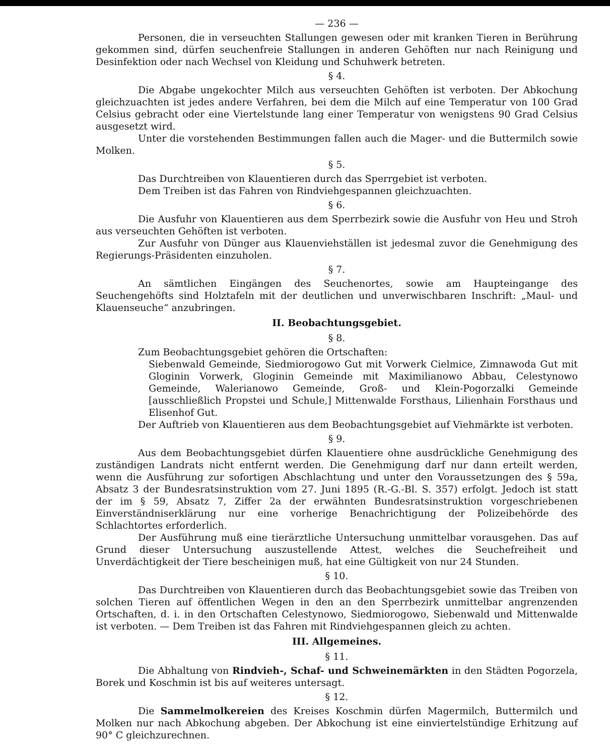— 236 —
Personen, die in verseuchten Stallungen gewesen oder mit kranken Tieren in Berührung gekommen sind, dürfen seuchenfreie Stallungen in anderen Gehöften nur nach Reinigung und Desinfektion oder nach Wechsel von Kleidung und Schuhwerk betreten.
§ 4.
Die Abgabe ungekochter Milch aus verseuchten Gehöften ist verboten. Der Abkochung gleichzuachten ist jedes andere Verfahren, bei dem die Milch auf eine Temperatur von 100 Grad Celsius gebracht oder eine Viertelstunde lang einer Temperatur von wenigstens 90 Grad Celsius ausgesetzt wird.
Unter die vorstehenden Bestimmungen fallen auch die Mager- und die Buttermilch sowie Molken.
§ 5.
Das Durchtreiben von Klauentieren durch das Sperrgebiet ist verboten.
Dem Treiben ist das Fahren von Rindviehgespannen gleichzuachten.
§ 6.
Die Ausfuhr von Klauentieren aus dem Sperrbezirk sowie die Ausfuhr von Heu und Stroh aus verseuchten Gehöften ist verboten.
Zur Ausfuhr von Dünger aus Klauenviehställen ist jedesmal zuvor die Genehmigung des Regierungs-Präsidenten einzuholen.
§ 7.
An sämtlichen Eingängen des Seuchenortes, sowie am Haupteingange des Seuchengehöfts sind Holztafeln mit der deutlichen und unverwischbaren Inschrift: „Maul- und Klauenseuche“ anzubringen.
II. Beobachtungsgebiet.
§ 8.
Zum Beobachtungsgebiet gehören die Ortschaften:
Siebenwald Gemeinde, Siedmiorogowo Gut mit Vorwerk Cielmice, Zimnawoda Gut mit Gloginin Vorwerk, Gloginin Gemeinde mit Maximilianowo Abbau, Celestynowo Gemeinde, Walerianowo Gemeinde, Groß- und Klein-Pogorzalki Gemeinde [ausschließlich Propstei und Schule,] Mittenwalde Forsthaus, Lilienhain Forsthaus und Elisenhof Gut.
Der Auftrieb von Klauentieren aus dem Beobachtungsgebiet auf Viehmärkte ist verboten.
§ 9.
Aus dem Beobachtungsgebiet dürfen Klauentiere ohne ausdrückliche Genehmigung des zuständigen Landrats nicht entfernt werden. Die Genehmigung darf nur dann erteilt werden, wenn die Ausführung zur sofortigen Abschlachtung und unter den Voraussetzungen des § 59a, Absatz 3 der Bundesratsinstruktion vom 27. Juni 1895 (R.-G.-Bl. S. 357) erfolgt. Jedoch ist statt der im § 59, Absatz 7, Ziffer 2a der erwähnten Bundesratsinstruktion vorgeschriebenen Einverständniserklärung nur eine vorherige Benachrichtigung der Polizeibehörde des Schlachtortes erforderlich.
Der Ausführung muß eine tierärztliche Untersuchung unmittelbar vorausgehen. Das auf Grund dieser Untersuchung auszustellende Attest, welches die Seuchefreiheit und Unverdächtigkeit der Tiere bescheinigen muß, hat eine Gültigkeit von nur 24 Stunden.
§ 10.
Das Durchtreiben von Klauentieren durch das Beobachtungsgebiet sowie das Treiben von solchen Tieren auf öffentlichen Wegen in den an den Sperrbezirk unmittelbar angrenzenden Ortschaften, d. i. in den Ortschaften Celestynowo, Siedmiorogowo, Siebenwald und Mittenwalde ist verboten. — Dem Treiben ist das Fahren mit Rindviehgespannen gleich zu achten.
III. Allgemeines.
§ 11.
Die Abhaltung von Rindvieh-, Schaf- und Schweinemärkten in den Städten Pogorzela, Borek und Koschmin ist bis auf weiteres untersagt.
§ 12.
Die Sammelmolkereien des Kreises Koschmin dürfen Magermilch, Buttermilch und Molken nur nach Abkochung abgeben. Der Abkochung ist eine einviertelstündige Erhitzung auf 90° C gleichzurechnen.